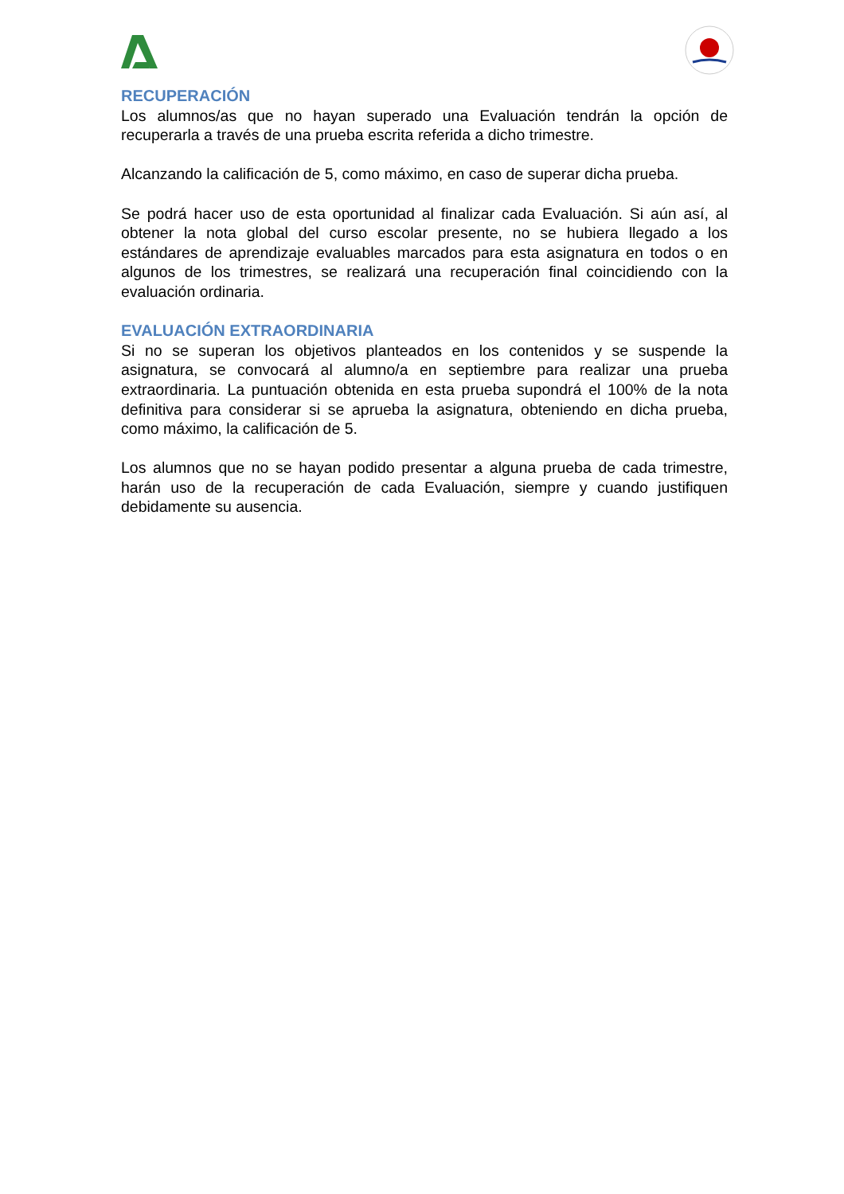RECUPERACIÓN
Los alumnos/as que no hayan superado una Evaluación tendrán la opción de recuperarla a través de una prueba escrita referida a dicho trimestre.
Alcanzando la calificación de 5, como máximo, en caso de superar dicha prueba.
Se podrá hacer uso de esta oportunidad al finalizar cada Evaluación. Si aún así, al obtener la nota global del curso escolar presente, no se hubiera llegado a los estándares de aprendizaje evaluables marcados para esta asignatura en todos o en algunos de los trimestres, se realizará una recuperación final coincidiendo con la evaluación ordinaria.
EVALUACIÓN EXTRAORDINARIA
Si no se superan los objetivos planteados en los contenidos y se suspende la asignatura, se convocará al alumno/a en septiembre para realizar una prueba extraordinaria. La puntuación obtenida en esta prueba supondrá el 100% de la nota definitiva para considerar si se aprueba la asignatura, obteniendo en dicha prueba, como máximo, la calificación de 5.
Los alumnos que no se hayan podido presentar a alguna prueba de cada trimestre, harán uso de la recuperación de cada Evaluación, siempre y cuando justifiquen debidamente su ausencia.